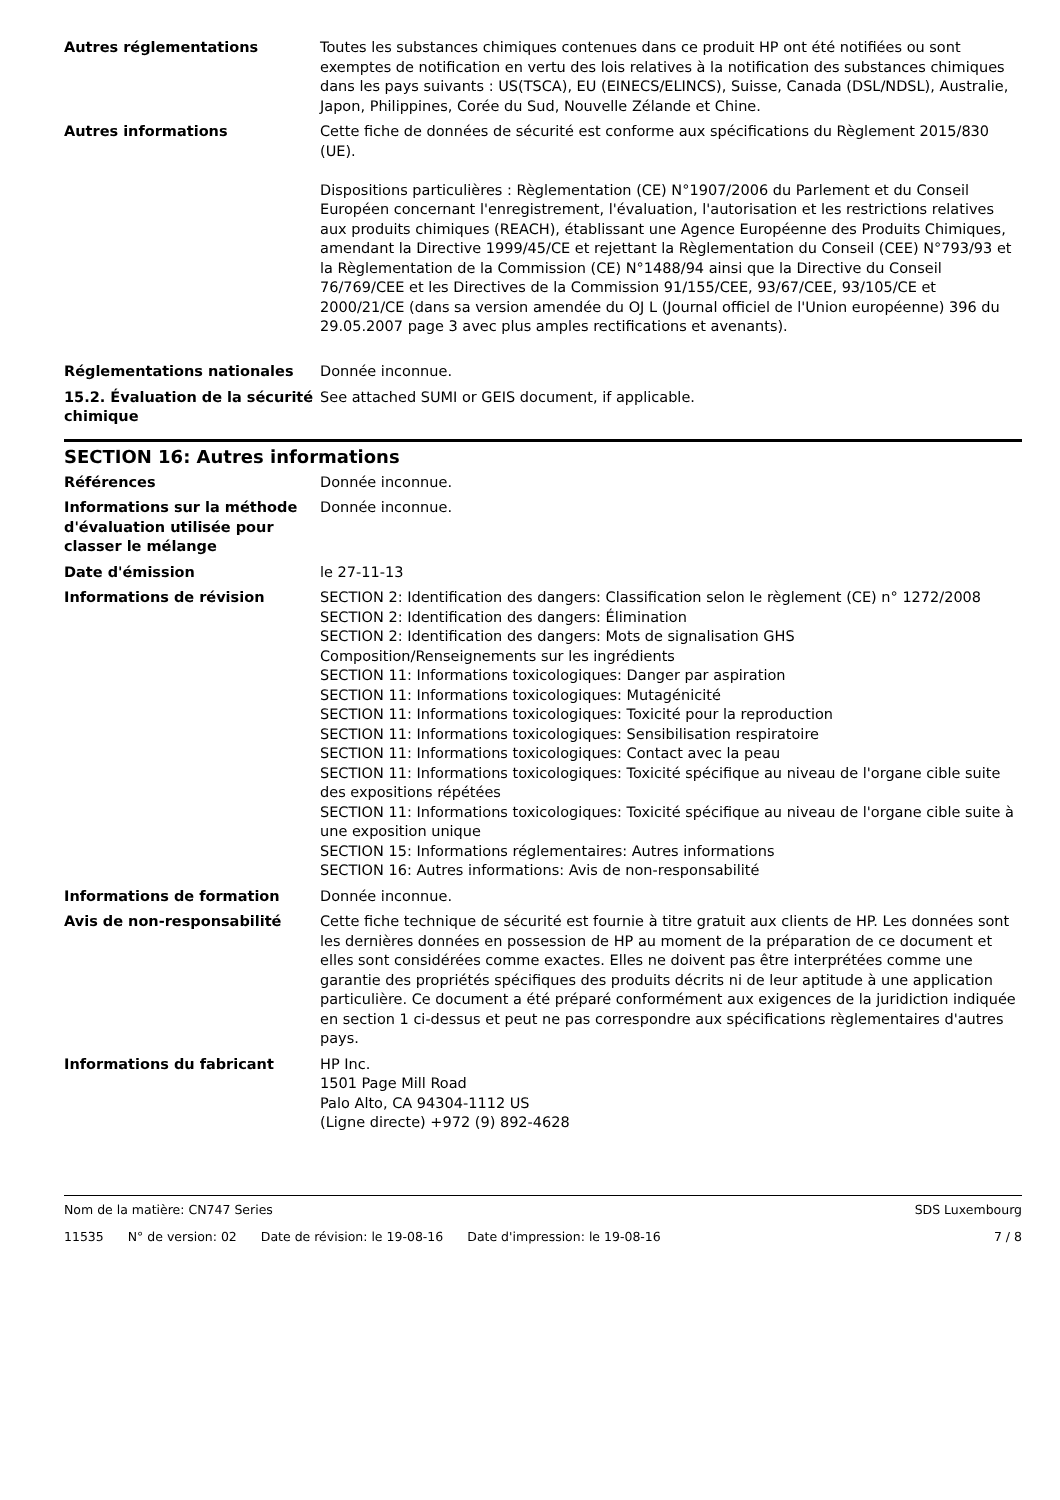Autres réglementations Toutes les substances chimiques contenues dans ce produit HP ont été notifiées ou sont exemptes de notification en vertu des lois relatives à la notification des substances chimiques dans les pays suivants : US(TSCA), EU (EINECS/ELINCS), Suisse, Canada (DSL/NDSL), Australie, Japon, Philippines, Corée du Sud, Nouvelle Zélande et Chine.
Autres informations Cette fiche de données de sécurité est conforme aux spécifications du Règlement 2015/830 (UE).
Dispositions particulières : Règlementation (CE) N°1907/2006 du Parlement et du Conseil Européen concernant l'enregistrement, l'évaluation, l'autorisation et les restrictions relatives aux produits chimiques (REACH), établissant une Agence Européenne des Produits Chimiques, amendant la Directive 1999/45/CE et rejettant la Règlementation du Conseil (CEE) N°793/93 et la Règlementation de la Commission (CE) N°1488/94 ainsi que la Directive du Conseil 76/769/CEE et les Directives de la Commission 91/155/CEE, 93/67/CEE, 93/105/CE et 2000/21/CE (dans sa version amendée du OJ L (Journal officiel de l'Union européenne) 396 du 29.05.2007 page 3 avec plus amples rectifications et avenants).
Réglementations nationales Donnée inconnue.
15.2. Évaluation de la sécurité chimique
See attached SUMI or GEIS document, if applicable.
SECTION 16: Autres informations
Références Donnée inconnue.
Informations sur la méthode d'évaluation utilisée pour classer le mélange
Donnée inconnue.
Date d'émission le 27-11-13
Informations de révision SECTION 2: Identification des dangers: Classification selon le règlement (CE) n° 1272/2008
SECTION 2: Identification des dangers: Élimination
SECTION 2: Identification des dangers: Mots de signalisation GHS
Composition/Renseignements sur les ingrédients
SECTION 11: Informations toxicologiques: Danger par aspiration
SECTION 11: Informations toxicologiques: Mutagénicité
SECTION 11: Informations toxicologiques: Toxicité pour la reproduction
SECTION 11: Informations toxicologiques: Sensibilisation respiratoire
SECTION 11: Informations toxicologiques: Contact avec la peau
SECTION 11: Informations toxicologiques: Toxicité spécifique au niveau de l'organe cible suite des expositions répétées
SECTION 11: Informations toxicologiques: Toxicité spécifique au niveau de l'organe cible suite à une exposition unique
SECTION 15: Informations réglementaires: Autres informations
SECTION 16: Autres informations: Avis de non-responsabilité
Informations de formation Donnée inconnue.
Avis de non-responsabilité Cette fiche technique de sécurité est fournie à titre gratuit aux clients de HP. Les données sont les dernières données en possession de HP au moment de la préparation de ce document et elles sont considérées comme exactes. Elles ne doivent pas être interprétées comme une garantie des propriétés spécifiques des produits décrits ni de leur aptitude à une application particulière. Ce document a été préparé conformément aux exigences de la juridiction indiquée en section 1 ci-dessus et peut ne pas correspondre aux spécifications règlementaires d'autres pays.
Informations du fabricant HP Inc.
1501 Page Mill Road
Palo Alto, CA 94304-1112 US
(Ligne directe) +972 (9) 892-4628
Nom de la matière: CN747 Series
SDS Luxembourg
11535 N° de version: 02 Date de révision: le 19-08-16 Date d'impression: le 19-08-16
7 / 8